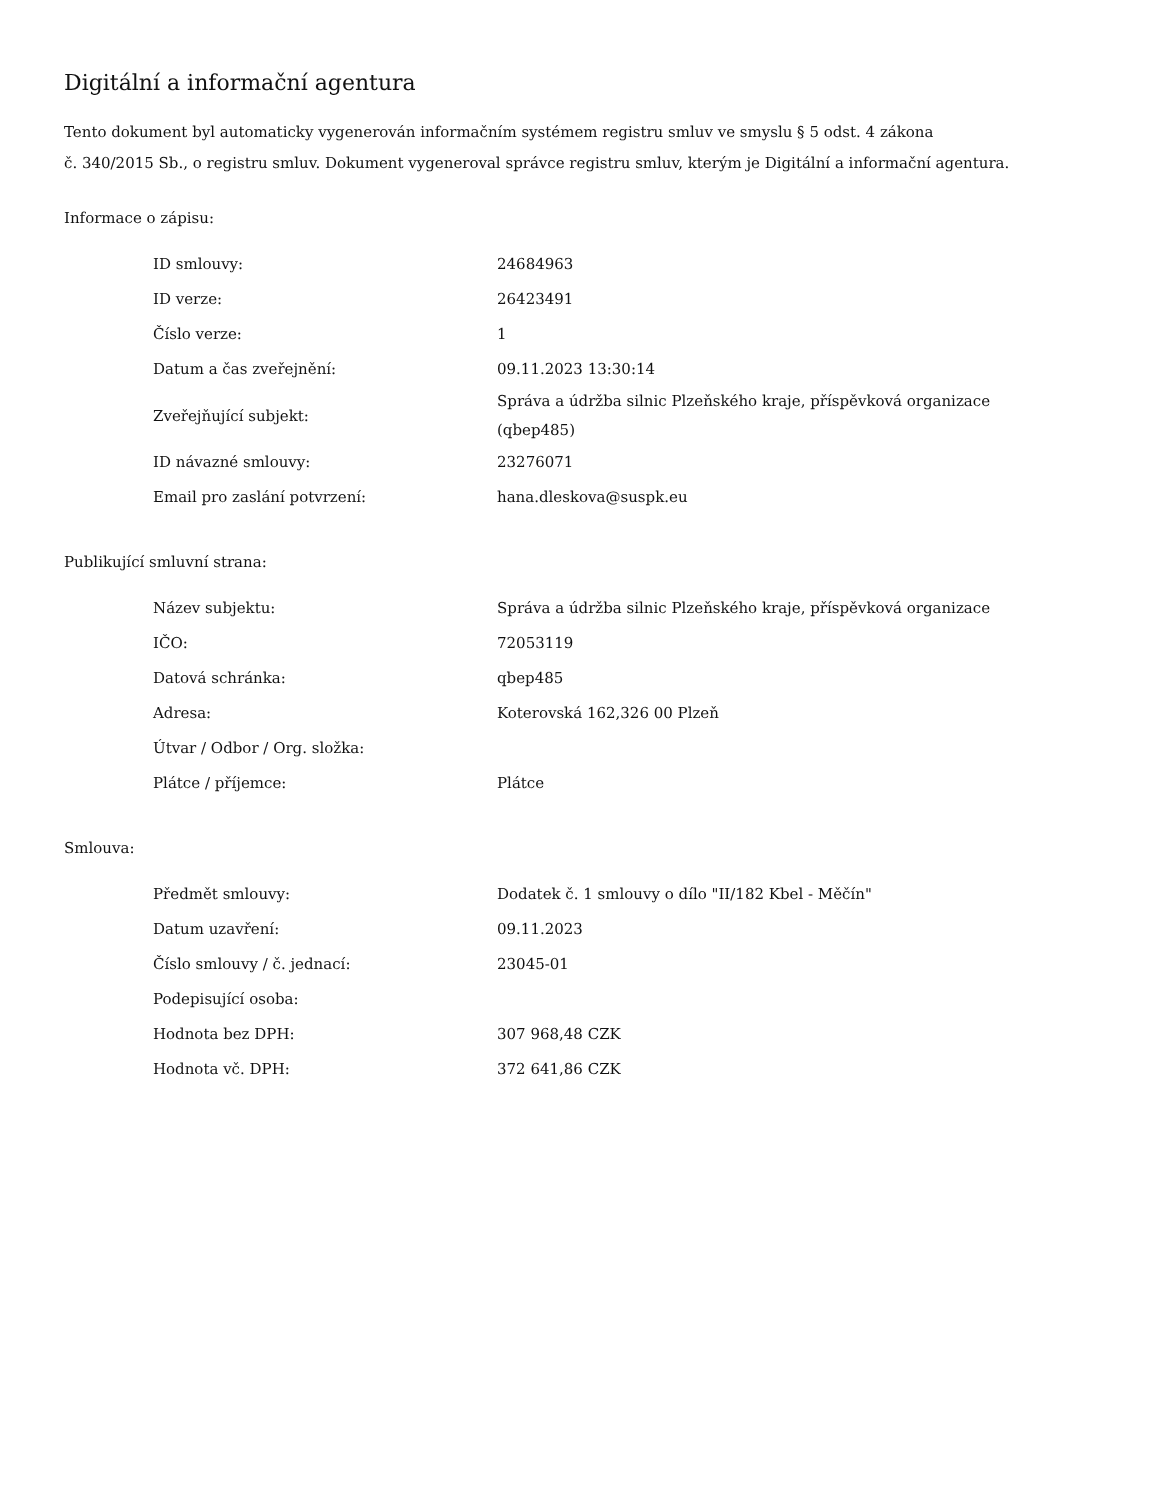Digitální a informační agentura
Tento dokument byl automaticky vygenerován informačním systémem registru smluv ve smyslu § 5 odst. 4 zákona
č. 340/2015 Sb., o registru smluv. Dokument vygeneroval správce registru smluv, kterým je Digitální a informační agentura.
Informace o zápisu:
| ID smlouvy: | 24684963 |
| ID verze: | 26423491 |
| Číslo verze: | 1 |
| Datum a čas zveřejnění: | 09.11.2023 13:30:14 |
| Zveřejňující subjekt: | Správa a údržba silnic Plzeňského kraje, příspěvková organizace (qbep485) |
| ID návazné smlouvy: | 23276071 |
| Email pro zaslání potvrzení: | hana.dleskova@suspk.eu |
Publikující smluvní strana:
| Název subjektu: | Správa a údržba silnic Plzeňského kraje, příspěvková organizace |
| IČO: | 72053119 |
| Datová schránka: | qbep485 |
| Adresa: | Koterovská 162,326 00 Plzeň |
| Útvar / Odbor / Org. složka: | |
| Plátce / příjemce: | Plátce |
Smlouva:
| Předmět smlouvy: | Dodatek č. 1 smlouvy o dílo "II/182 Kbel - Měčín" |
| Datum uzavření: | 09.11.2023 |
| Číslo smlouvy / č. jednací: | 23045-01 |
| Podepisující osoba: | |
| Hodnota bez DPH: | 307 968,48 CZK |
| Hodnota vč. DPH: | 372 641,86 CZK |